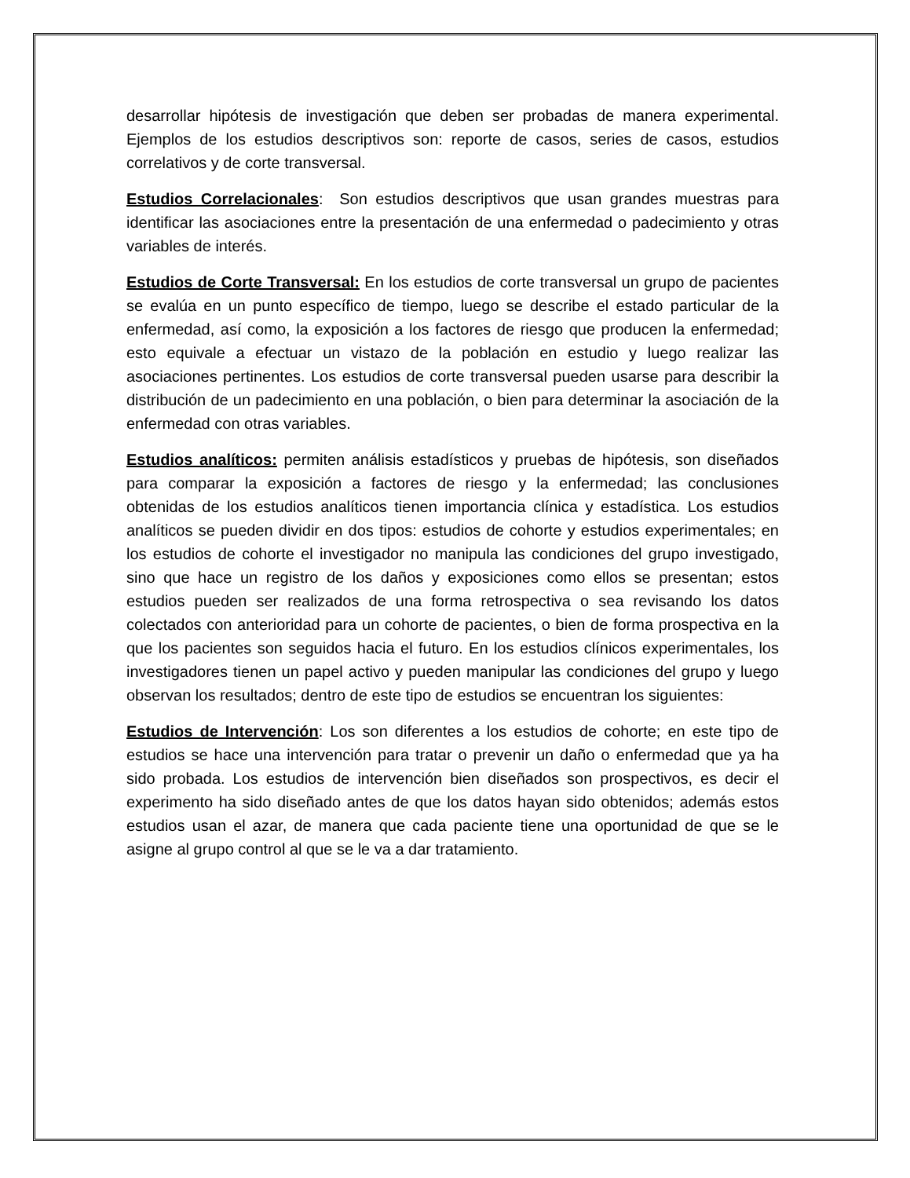desarrollar hipótesis de investigación que deben ser probadas de manera experimental. Ejemplos de los estudios descriptivos son: reporte de casos, series de casos, estudios correlativos y de corte transversal.
Estudios Correlacionales: Son estudios descriptivos que usan grandes muestras para identificar las asociaciones entre la presentación de una enfermedad o padecimiento y otras variables de interés.
Estudios de Corte Transversal: En los estudios de corte transversal un grupo de pacientes se evalúa en un punto específico de tiempo, luego se describe el estado particular de la enfermedad, así como, la exposición a los factores de riesgo que producen la enfermedad; esto equivale a efectuar un vistazo de la población en estudio y luego realizar las asociaciones pertinentes. Los estudios de corte transversal pueden usarse para describir la distribución de un padecimiento en una población, o bien para determinar la asociación de la enfermedad con otras variables.
Estudios analíticos: permiten análisis estadísticos y pruebas de hipótesis, son diseñados para comparar la exposición a factores de riesgo y la enfermedad; las conclusiones obtenidas de los estudios analíticos tienen importancia clínica y estadística. Los estudios analíticos se pueden dividir en dos tipos: estudios de cohorte y estudios experimentales; en los estudios de cohorte el investigador no manipula las condiciones del grupo investigado, sino que hace un registro de los daños y exposiciones como ellos se presentan; estos estudios pueden ser realizados de una forma retrospectiva o sea revisando los datos colectados con anterioridad para un cohorte de pacientes, o bien de forma prospectiva en la que los pacientes son seguidos hacia el futuro. En los estudios clínicos experimentales, los investigadores tienen un papel activo y pueden manipular las condiciones del grupo y luego observan los resultados; dentro de este tipo de estudios se encuentran los siguientes:
Estudios de Intervención: Los son diferentes a los estudios de cohorte; en este tipo de estudios se hace una intervención para tratar o prevenir un daño o enfermedad que ya ha sido probada. Los estudios de intervención bien diseñados son prospectivos, es decir el experimento ha sido diseñado antes de que los datos hayan sido obtenidos; además estos estudios usan el azar, de manera que cada paciente tiene una oportunidad de que se le asigne al grupo control al que se le va a dar tratamiento.